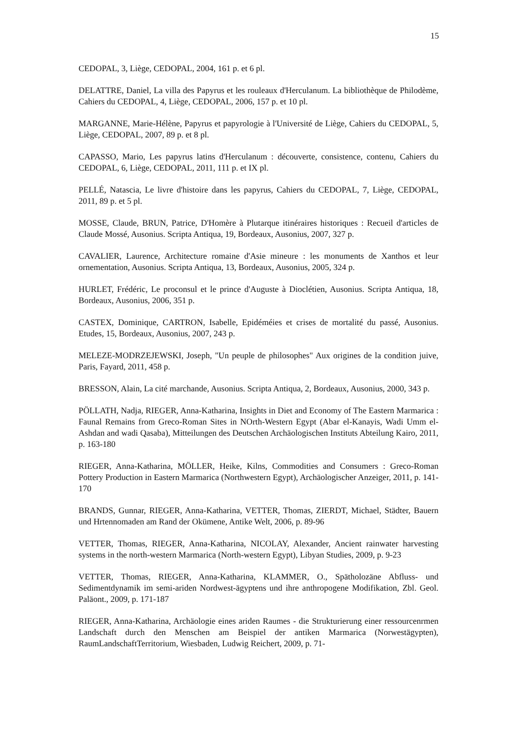15
CEDOPAL, 3, Liège, CEDOPAL, 2004, 161 p. et 6 pl.
DELATTRE, Daniel, La villa des Papyrus et les rouleaux d'Herculanum. La bibliothèque de Philodème, Cahiers du CEDOPAL, 4, Liège, CEDOPAL, 2006, 157 p. et 10 pl.
MARGANNE, Marie-Hélène, Papyrus et papyrologie à l'Université de Liège, Cahiers du CEDOPAL, 5, Liège, CEDOPAL, 2007, 89 p. et 8 pl.
CAPASSO, Mario, Les papyrus latins d'Herculanum : découverte, consistence, contenu, Cahiers du CEDOPAL, 6, Liège, CEDOPAL, 2011, 111 p. et IX pl.
PELLÉ, Natascia, Le livre d'histoire dans les papyrus, Cahiers du CEDOPAL, 7, Liège, CEDOPAL, 2011, 89 p. et 5 pl.
MOSSE, Claude, BRUN, Patrice, D'Homère à Plutarque itinéraires historiques : Recueil d'articles de Claude Mossé, Ausonius. Scripta Antiqua, 19, Bordeaux, Ausonius, 2007, 327 p.
CAVALIER, Laurence, Architecture romaine d'Asie mineure : les monuments de Xanthos et leur ornementation, Ausonius. Scripta Antiqua, 13, Bordeaux, Ausonius, 2005, 324 p.
HURLET, Frédéric, Le proconsul et le prince d'Auguste à Dioclétien, Ausonius. Scripta Antiqua, 18, Bordeaux, Ausonius, 2006, 351 p.
CASTEX, Dominique, CARTRON, Isabelle, Epidéméies et crises de mortalité du passé, Ausonius. Etudes, 15, Bordeaux, Ausonius, 2007, 243 p.
MELEZE-MODRZEJEWSKI, Joseph, "Un peuple de philosophes" Aux origines de la condition juive, Paris, Fayard, 2011, 458 p.
BRESSON, Alain, La cité marchande, Ausonius. Scripta Antiqua, 2, Bordeaux, Ausonius, 2000, 343 p.
PÖLLATH, Nadja, RIEGER, Anna-Katharina, Insights in Diet and Economy of The Eastern Marmarica : Faunal Remains from Greco-Roman Sites in NOrth-Western Egypt (Abar el-Kanayis, Wadi Umm el-Ashdan and wadi Qasaba), Mitteilungen des Deutschen Archäologischen Instituts Abteilung Kairo, 2011, p. 163-180
RIEGER, Anna-Katharina, MÖLLER, Heike, Kilns, Commodities and Consumers : Greco-Roman Pottery Production in Eastern Marmarica (Northwestern Egypt), Archäologischer Anzeiger, 2011, p. 141-170
BRANDS, Gunnar, RIEGER, Anna-Katharina, VETTER, Thomas, ZIERDT, Michael, Städter, Bauern und Hrtennomaden am Rand der Okümene, Antike Welt, 2006, p. 89-96
VETTER, Thomas, RIEGER, Anna-Katharina, NICOLAY, Alexander, Ancient rainwater harvesting systems in the north-western Marmarica (North-western Egypt), Libyan Studies, 2009, p. 9-23
VETTER, Thomas, RIEGER, Anna-Katharina, KLAMMER, O., Spätholozäne Abfluss- und Sedimentdynamik im semi-ariden Nordwest-ägyptens und ihre anthropogene Modifikation, Zbl. Geol. Paläont., 2009, p. 171-187
RIEGER, Anna-Katharina, Archäologie eines ariden Raumes - die Strukturierung einer ressourcenrmen Landschaft durch den Menschen am Beispiel der antiken Marmarica (Norwestägypten), RaumLandschaftTerritorium, Wiesbaden, Ludwig Reichert, 2009, p. 71-